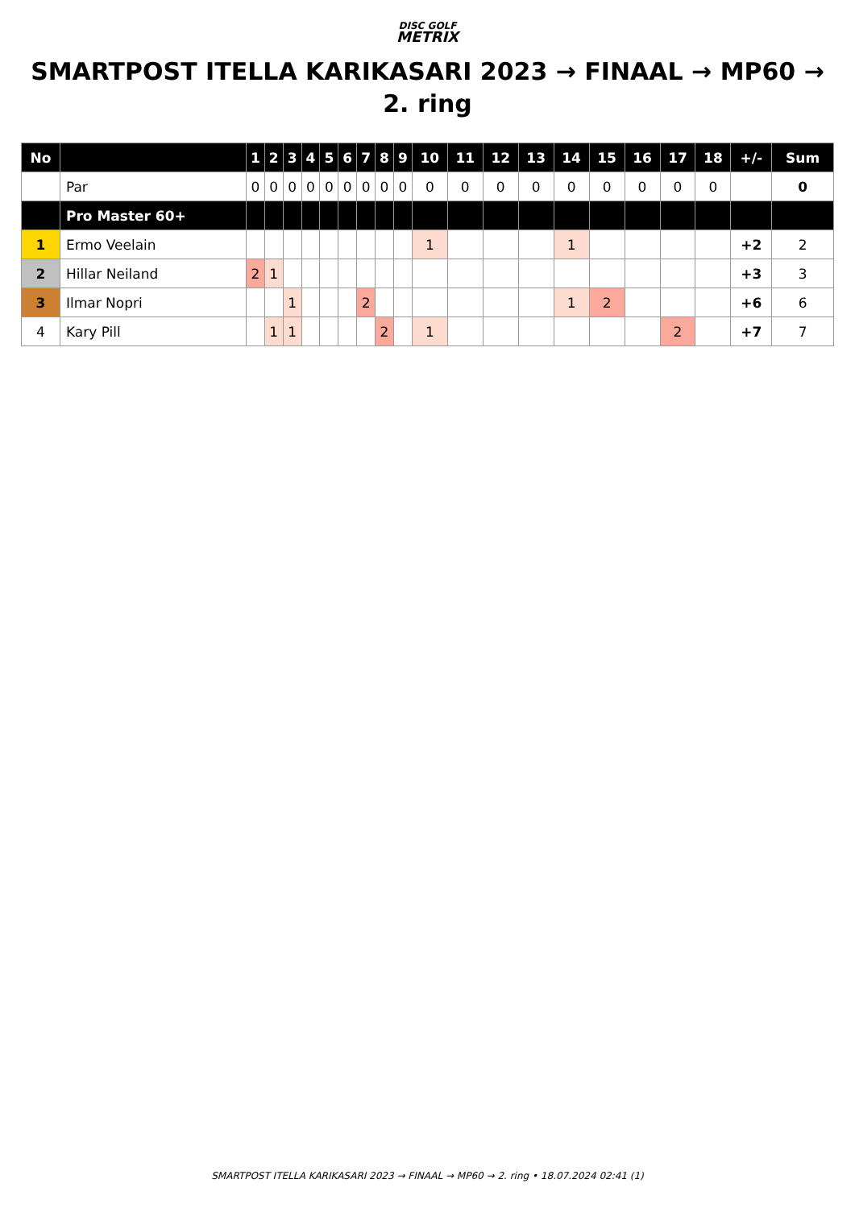DISC GOLF
METRIX
SMARTPOST ITELLA KARIKASARI 2023 → FINAAL → MP60 → 2. ring
| No | | 1 | 2 | 3 | 4 | 5 | 6 | 7 | 8 | 9 | 10 | 11 | 12 | 13 | 14 | 15 | 16 | 17 | 18 | +/- | Sum |
| --- | --- | --- | --- | --- | --- | --- | --- | --- | --- | --- | --- | --- | --- | --- | --- | --- | --- | --- | --- | --- | --- |
| | Par | 0 | 0 | 0 | 0 | 0 | 0 | 0 | 0 | 0 | 0 | 0 | 0 | 0 | 0 | 0 | 0 | 0 | 0 | | 0 |
| | Pro Master 60+ | | | | | | | | | | | | | | | | | | | | |
| 1 | Ermo Veelain | | | | | | | | | | 1 | | | | 1 | | | | | +2 | 2 |
| 2 | Hillar Neiland | 2 | 1 | | | | | | | | | | | | | | | | | +3 | 3 |
| 3 | Ilmar Nopri | | | 1 | | | | 2 | | | | | | | 1 | 2 | | | | +6 | 6 |
| 4 | Kary Pill | | 1 | 1 | | | | | 2 | | 1 | | | | | | | 2 | | +7 | 7 |
SMARTPOST ITELLA KARIKASARI 2023 → FINAAL → MP60 → 2. ring • 18.07.2024 02:41 (1)